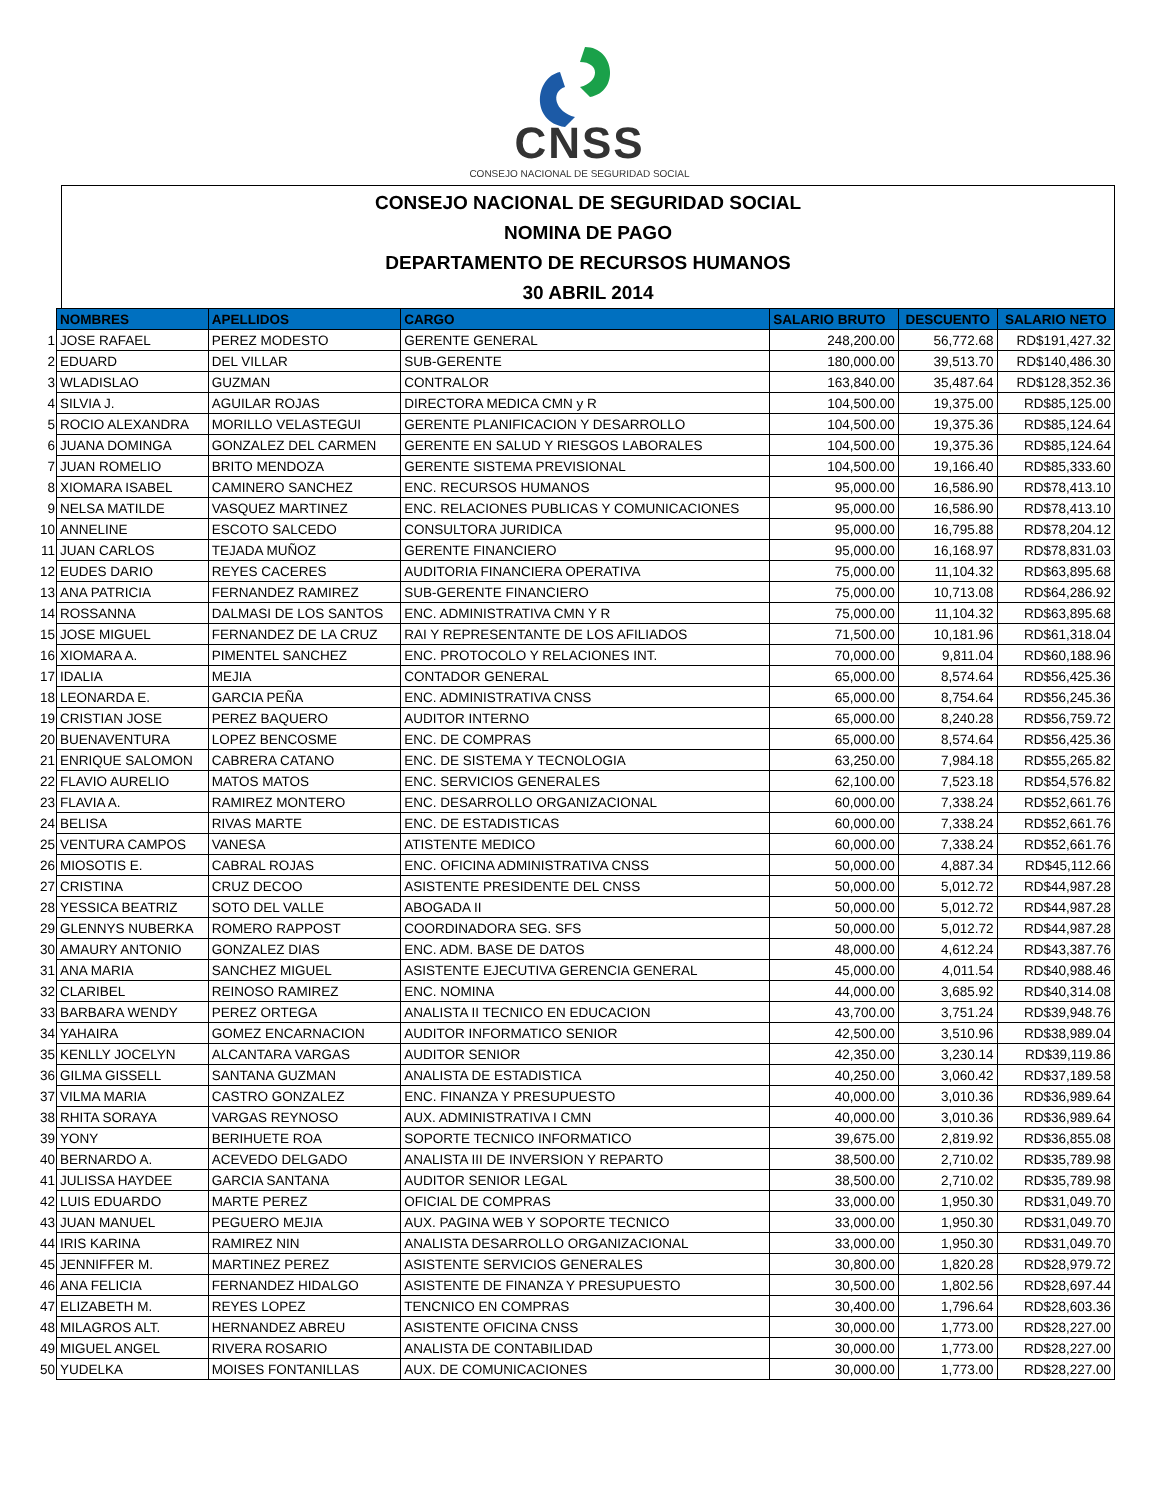CNSS
CONSEJO NACIONAL DE SEGURIDAD SOCIAL
CONSEJO NACIONAL DE SEGURIDAD SOCIAL
NOMINA DE PAGO
DEPARTAMENTO DE RECURSOS HUMANOS
30 ABRIL 2014
| | NOMBRES | APELLIDOS | CARGO | SALARIO BRUTO | DESCUENTO | SALARIO NETO |
| 1 | JOSE RAFAEL | PEREZ MODESTO | GERENTE GENERAL | 248,200.00 | 56,772.68 | RD$191,427.32 |
| 2 | EDUARD | DEL VILLAR | SUB-GERENTE | 180,000.00 | 39,513.70 | RD$140,486.30 |
| 3 | WLADISLAO | GUZMAN | CONTRALOR | 163,840.00 | 35,487.64 | RD$128,352.36 |
| 4 | SILVIA J. | AGUILAR ROJAS | DIRECTORA MEDICA CMN y R | 104,500.00 | 19,375.00 | RD$85,125.00 |
| 5 | ROCIO ALEXANDRA | MORILLO VELASTEGUI | GERENTE PLANIFICACION Y DESARROLLO | 104,500.00 | 19,375.36 | RD$85,124.64 |
| 6 | JUANA DOMINGA | GONZALEZ DEL CARMEN | GERENTE EN SALUD Y RIESGOS LABORALES | 104,500.00 | 19,375.36 | RD$85,124.64 |
| 7 | JUAN ROMELIO | BRITO MENDOZA | GERENTE SISTEMA PREVISIONAL | 104,500.00 | 19,166.40 | RD$85,333.60 |
| 8 | XIOMARA ISABEL | CAMINERO SANCHEZ | ENC. RECURSOS HUMANOS | 95,000.00 | 16,586.90 | RD$78,413.10 |
| 9 | NELSA MATILDE | VASQUEZ MARTINEZ | ENC. RELACIONES PUBLICAS Y COMUNICACIONES | 95,000.00 | 16,586.90 | RD$78,413.10 |
| 10 | ANNELINE | ESCOTO SALCEDO | CONSULTORA JURIDICA | 95,000.00 | 16,795.88 | RD$78,204.12 |
| 11 | JUAN CARLOS | TEJADA MUÑOZ | GERENTE FINANCIERO | 95,000.00 | 16,168.97 | RD$78,831.03 |
| 12 | EUDES DARIO | REYES CACERES | AUDITORIA FINANCIERA OPERATIVA | 75,000.00 | 11,104.32 | RD$63,895.68 |
| 13 | ANA PATRICIA | FERNANDEZ RAMIREZ | SUB-GERENTE FINANCIERO | 75,000.00 | 10,713.08 | RD$64,286.92 |
| 14 | ROSSANNA | DALMASI DE LOS SANTOS | ENC. ADMINISTRATIVA CMN Y R | 75,000.00 | 11,104.32 | RD$63,895.68 |
| 15 | JOSE MIGUEL | FERNANDEZ DE LA CRUZ | RAI Y REPRESENTANTE DE LOS AFILIADOS | 71,500.00 | 10,181.96 | RD$61,318.04 |
| 16 | XIOMARA A. | PIMENTEL SANCHEZ | ENC. PROTOCOLO Y RELACIONES INT. | 70,000.00 | 9,811.04 | RD$60,188.96 |
| 17 | IDALIA | MEJIA | CONTADOR GENERAL | 65,000.00 | 8,574.64 | RD$56,425.36 |
| 18 | LEONARDA E. | GARCIA PEÑA | ENC. ADMINISTRATIVA CNSS | 65,000.00 | 8,754.64 | RD$56,245.36 |
| 19 | CRISTIAN JOSE | PEREZ BAQUERO | AUDITOR INTERNO | 65,000.00 | 8,240.28 | RD$56,759.72 |
| 20 | BUENAVENTURA | LOPEZ BENCOSME | ENC. DE COMPRAS | 65,000.00 | 8,574.64 | RD$56,425.36 |
| 21 | ENRIQUE SALOMON | CABRERA CATANO | ENC. DE SISTEMA Y TECNOLOGIA | 63,250.00 | 7,984.18 | RD$55,265.82 |
| 22 | FLAVIO AURELIO | MATOS MATOS | ENC. SERVICIOS GENERALES | 62,100.00 | 7,523.18 | RD$54,576.82 |
| 23 | FLAVIA A. | RAMIREZ MONTERO | ENC. DESARROLLO ORGANIZACIONAL | 60,000.00 | 7,338.24 | RD$52,661.76 |
| 24 | BELISA | RIVAS MARTE | ENC. DE ESTADISTICAS | 60,000.00 | 7,338.24 | RD$52,661.76 |
| 25 | VENTURA CAMPOS | VANESA | ATISTENTE MEDICO | 60,000.00 | 7,338.24 | RD$52,661.76 |
| 26 | MIOSOTIS E. | CABRAL ROJAS | ENC. OFICINA ADMINISTRATIVA CNSS | 50,000.00 | 4,887.34 | RD$45,112.66 |
| 27 | CRISTINA | CRUZ DECOO | ASISTENTE PRESIDENTE DEL CNSS | 50,000.00 | 5,012.72 | RD$44,987.28 |
| 28 | YESSICA BEATRIZ | SOTO DEL VALLE | ABOGADA II | 50,000.00 | 5,012.72 | RD$44,987.28 |
| 29 | GLENNYS NUBERKA | ROMERO RAPPOST | COORDINADORA SEG. SFS | 50,000.00 | 5,012.72 | RD$44,987.28 |
| 30 | AMAURY ANTONIO | GONZALEZ DIAS | ENC. ADM. BASE DE DATOS | 48,000.00 | 4,612.24 | RD$43,387.76 |
| 31 | ANA MARIA | SANCHEZ MIGUEL | ASISTENTE EJECUTIVA GERENCIA GENERAL | 45,000.00 | 4,011.54 | RD$40,988.46 |
| 32 | CLARIBEL | REINOSO RAMIREZ | ENC. NOMINA | 44,000.00 | 3,685.92 | RD$40,314.08 |
| 33 | BARBARA WENDY | PEREZ ORTEGA | ANALISTA II TECNICO EN EDUCACION | 43,700.00 | 3,751.24 | RD$39,948.76 |
| 34 | YAHAIRA | GOMEZ ENCARNACION | AUDITOR INFORMATICO SENIOR | 42,500.00 | 3,510.96 | RD$38,989.04 |
| 35 | KENLLY JOCELYN | ALCANTARA VARGAS | AUDITOR SENIOR | 42,350.00 | 3,230.14 | RD$39,119.86 |
| 36 | GILMA GISSELL | SANTANA GUZMAN | ANALISTA DE ESTADISTICA | 40,250.00 | 3,060.42 | RD$37,189.58 |
| 37 | VILMA MARIA | CASTRO GONZALEZ | ENC. FINANZA Y PRESUPUESTO | 40,000.00 | 3,010.36 | RD$36,989.64 |
| 38 | RHITA SORAYA | VARGAS REYNOSO | AUX. ADMINISTRATIVA I CMN | 40,000.00 | 3,010.36 | RD$36,989.64 |
| 39 | YONY | BERIHUETE ROA | SOPORTE TECNICO INFORMATICO | 39,675.00 | 2,819.92 | RD$36,855.08 |
| 40 | BERNARDO A. | ACEVEDO DELGADO | ANALISTA III DE INVERSION Y REPARTO | 38,500.00 | 2,710.02 | RD$35,789.98 |
| 41 | JULISSA HAYDEE | GARCIA SANTANA | AUDITOR SENIOR LEGAL | 38,500.00 | 2,710.02 | RD$35,789.98 |
| 42 | LUIS EDUARDO | MARTE PEREZ | OFICIAL DE COMPRAS | 33,000.00 | 1,950.30 | RD$31,049.70 |
| 43 | JUAN MANUEL | PEGUERO MEJIA | AUX. PAGINA WEB Y SOPORTE TECNICO | 33,000.00 | 1,950.30 | RD$31,049.70 |
| 44 | IRIS KARINA | RAMIREZ NIN | ANALISTA DESARROLLO ORGANIZACIONAL | 33,000.00 | 1,950.30 | RD$31,049.70 |
| 45 | JENNIFFER M. | MARTINEZ PEREZ | ASISTENTE SERVICIOS GENERALES | 30,800.00 | 1,820.28 | RD$28,979.72 |
| 46 | ANA FELICIA | FERNANDEZ HIDALGO | ASISTENTE DE FINANZA Y PRESUPUESTO | 30,500.00 | 1,802.56 | RD$28,697.44 |
| 47 | ELIZABETH M. | REYES LOPEZ | TENCNICO EN COMPRAS | 30,400.00 | 1,796.64 | RD$28,603.36 |
| 48 | MILAGROS ALT. | HERNANDEZ ABREU | ASISTENTE OFICINA CNSS | 30,000.00 | 1,773.00 | RD$28,227.00 |
| 49 | MIGUEL ANGEL | RIVERA ROSARIO | ANALISTA DE CONTABILIDAD | 30,000.00 | 1,773.00 | RD$28,227.00 |
| 50 | YUDELKA | MOISES FONTANILLAS | AUX. DE COMUNICACIONES | 30,000.00 | 1,773.00 | RD$28,227.00 |